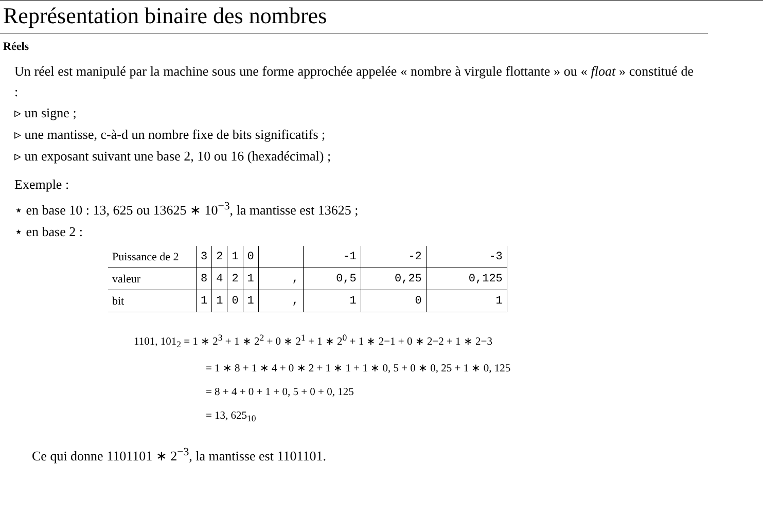Représentation binaire des nombres
Réels
Un réel est manipulé par la machine sous une forme approchée appelée « nombre à virgule flottante » ou « float » constitué de :
▹ un signe ;
▹ une mantisse, c-à-d un nombre fixe de bits significatifs ;
▹ un exposant suivant une base 2, 10 ou 16 (hexadécimal) ;
Exemple :
⋆ en base 10 : 13, 625 ou 13625 ∗ 10<sup>−3</sup>, la mantisse est 13625 ;
⋆ en base 2 :
| Puissance de 2 | 3 | 2 | 1 | 0 | | -1 | -2 | -3 |
| valeur | 8 | 4 | 2 | 1 | , | 0,5 | 0,25 | 0,125 |
| bit | 1 | 1 | 0 | 1 | , | 1 | 0 | 1 |
1101, 101<sub>2</sub> = 1 ∗ 2<sup>3</sup> + 1 ∗ 2<sup>2</sup> + 0 ∗ 2<sup>1</sup> + 1 ∗ 2<sup>0</sup> + 1 ∗ 2−1 + 0 ∗ 2−2 + 1 ∗ 2−3
= 1 ∗ 8 + 1 ∗ 4 + 0 ∗ 2 + 1 ∗ 1 + 1 ∗ 0, 5 + 0 ∗ 0, 25 + 1 ∗ 0, 125
= 8 + 4 + 0 + 1 + 0, 5 + 0 + 0, 125
= 13, 625<sub>10</sub>
Ce qui donne 1101101 ∗ 2<sup>−3</sup>, la mantisse est 1101101.